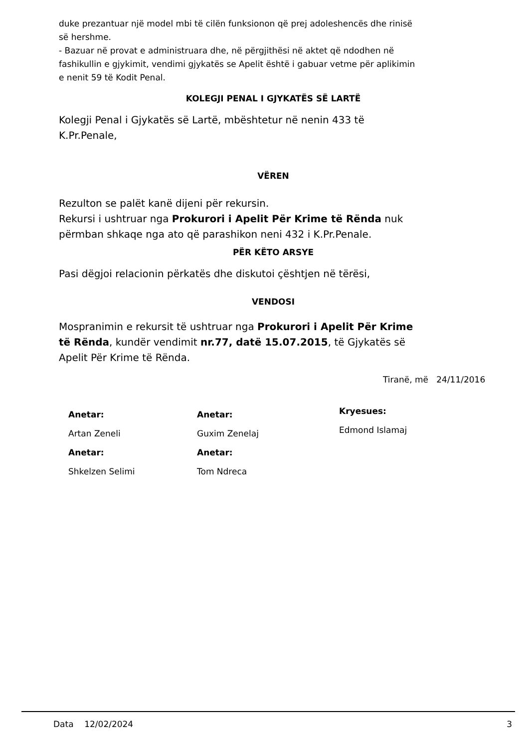duke prezantuar një model mbi të cilën funksionon që prej adoleshencës dhe rinisë së hershme.
- Bazuar në provat e administruara dhe, në përgjithësi në aktet që ndodhen në fashikullin e gjykimit, vendimi gjykatës se Apelit është i gabuar vetme për aplikimin e nenit 59 të Kodit Penal.
KOLEGJI PENAL I GJYKATËS SË LARTË
Kolegji Penal i Gjykatës së Lartë, mbështetur në nenin 433 të K.Pr.Penale,
VËREN
Rezulton se palët kanë dijeni për rekursin.
Rekursi i ushtruar nga Prokurori i Apelit Për Krime të Rënda nuk përmban shkaqe nga ato që parashikon neni 432 i K.Pr.Penale.
PËR KËTO ARSYE
Pasi dëgjoi relacionin përkatës dhe diskutoi çështjen në tërësi,
VENDOSI
Mospranimin e rekursit të ushtruar nga Prokurori i Apelit Për Krime të Rënda, kundër vendimit nr.77, datë 15.07.2015, të Gjykatës së Apelit Për Krime të Rënda.
Tiranë, më 24/11/2016
Anetar:
Artan Zeneli
Anetar:
Shkelzen Selimi
Anetar:
Guxim Zenelaj
Anetar:
Tom Ndreca
Kryesues:
Edmond Islamaj
Data 12/02/2024 3